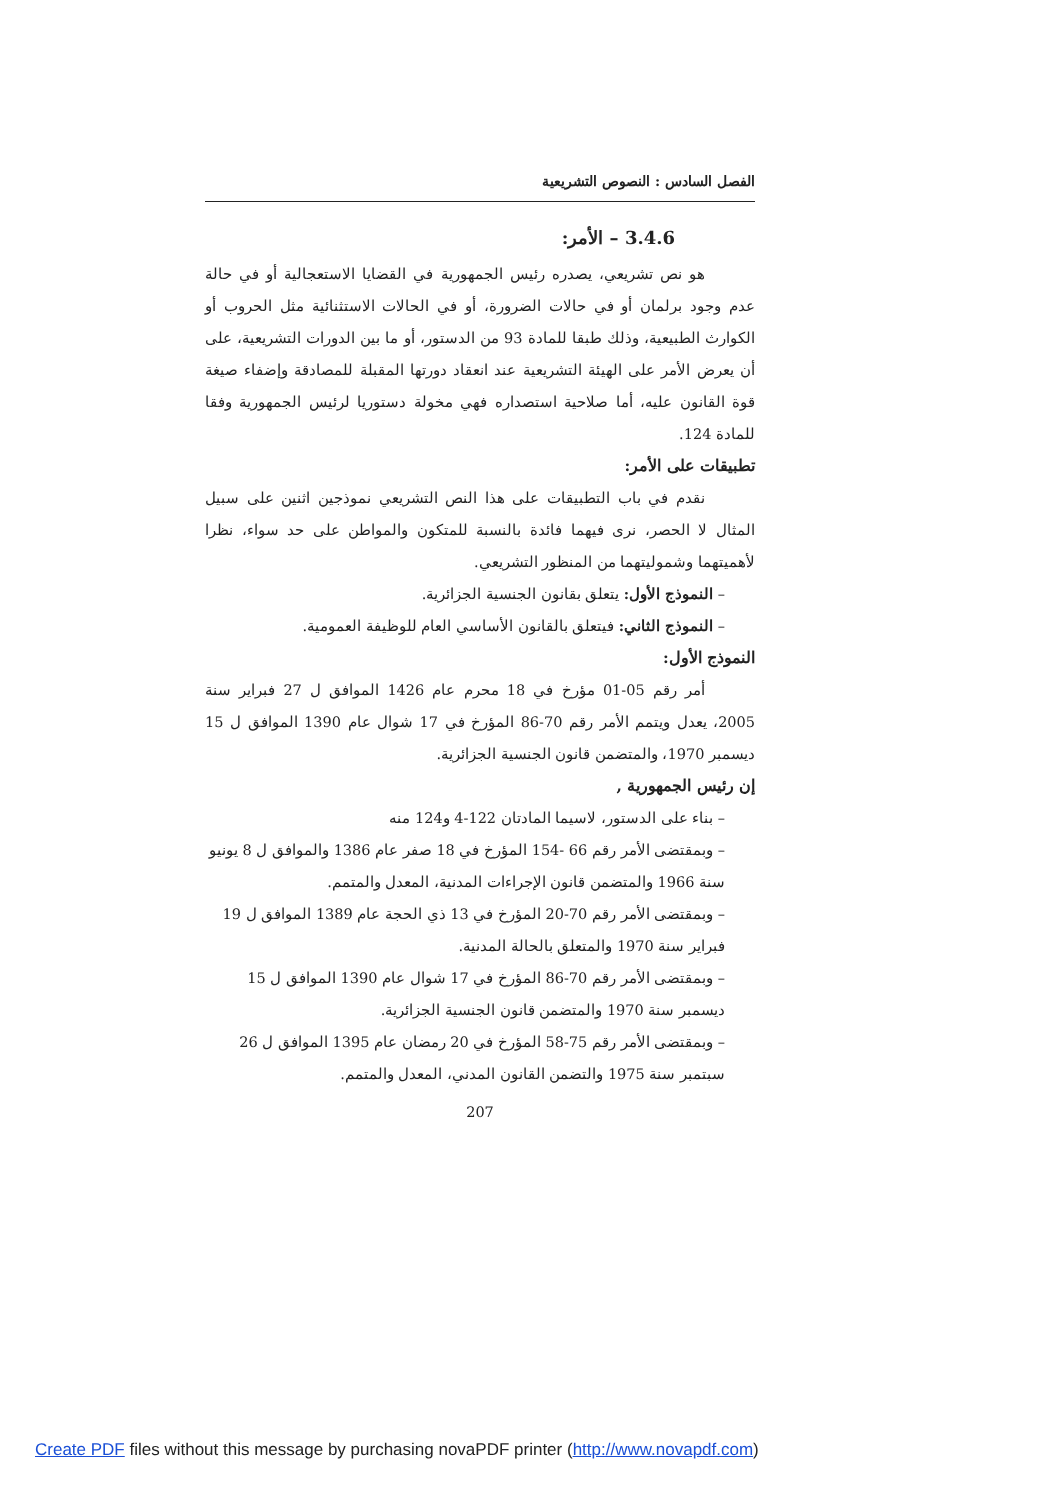الفصل السادس : النصوص التشريعية
3.4.6 – الأمر:
هو نص تشريعي، يصدره رئيس الجمهورية في القضايا الاستعجالية أو في حالة عدم وجود برلمان أو في حالات الضرورة، أو في الحالات الاستثنائية مثل الحروب أو الكوارث الطبيعية، وذلك طبقا للمادة 93 من الدستور، أو ما بين الدورات التشريعية، على أن يعرض الأمر على الهيئة التشريعية عند انعقاد دورتها المقبلة للمصادقة وإضفاء صيغة قوة القانون عليه، أما صلاحية استصداره فهي مخولة دستوريا لرئيس الجمهورية وفقا للمادة 124.
تطبيقات على الأمر:
نقدم في باب التطبيقات على هذا النص التشريعي نموذجين اثنين على سبيل المثال لا الحصر، نرى فيهما فائدة بالنسبة للمتكون والمواطن على حد سواء، نظرا لأهميتهما وشموليتهما من المنظور التشريعي.
– النموذج الأول: يتعلق بقانون الجنسية الجزائرية.
– النموذج الثاني: فيتعلق بالقانون الأساسي العام للوظيفة العمومية.
النموذج الأول:
أمر رقم 05-01 مؤرخ في 18 محرم عام 1426 الموافق ل 27 فبراير سنة 2005، يعدل ويتمم الأمر رقم 70-86 المؤرخ في 17 شوال عام 1390 الموافق ل 15 ديسمبر 1970، والمتضمن قانون الجنسية الجزائرية.
إن رئيس الجمهورية ,
– بناء على الدستور، لاسيما المادتان 122-4 و124 منه
– وبمقتضى الأمر رقم 66 -154 المؤرخ في 18 صفر عام 1386 والموافق ل 8 يونيو سنة 1966 والمتضمن قانون الإجراءات المدنية، المعدل والمتمم.
– وبمقتضى الأمر رقم 70-20 المؤرخ في 13 ذي الحجة عام 1389 الموافق ل 19 فبراير سنة 1970 والمتعلق بالحالة المدنية.
– وبمقتضى الأمر رقم 70-86 المؤرخ في 17 شوال عام 1390 الموافق ل 15 ديسمبر سنة 1970 والمتضمن قانون الجنسية الجزائرية.
– وبمقتضى الأمر رقم 75-58 المؤرخ في 20 رمضان عام 1395 الموافق ل 26 سبتمبر سنة 1975 والتضمن القانون المدني، المعدل والمتمم.
207
Create PDF files without this message by purchasing novaPDF printer (http://www.novapdf.com)